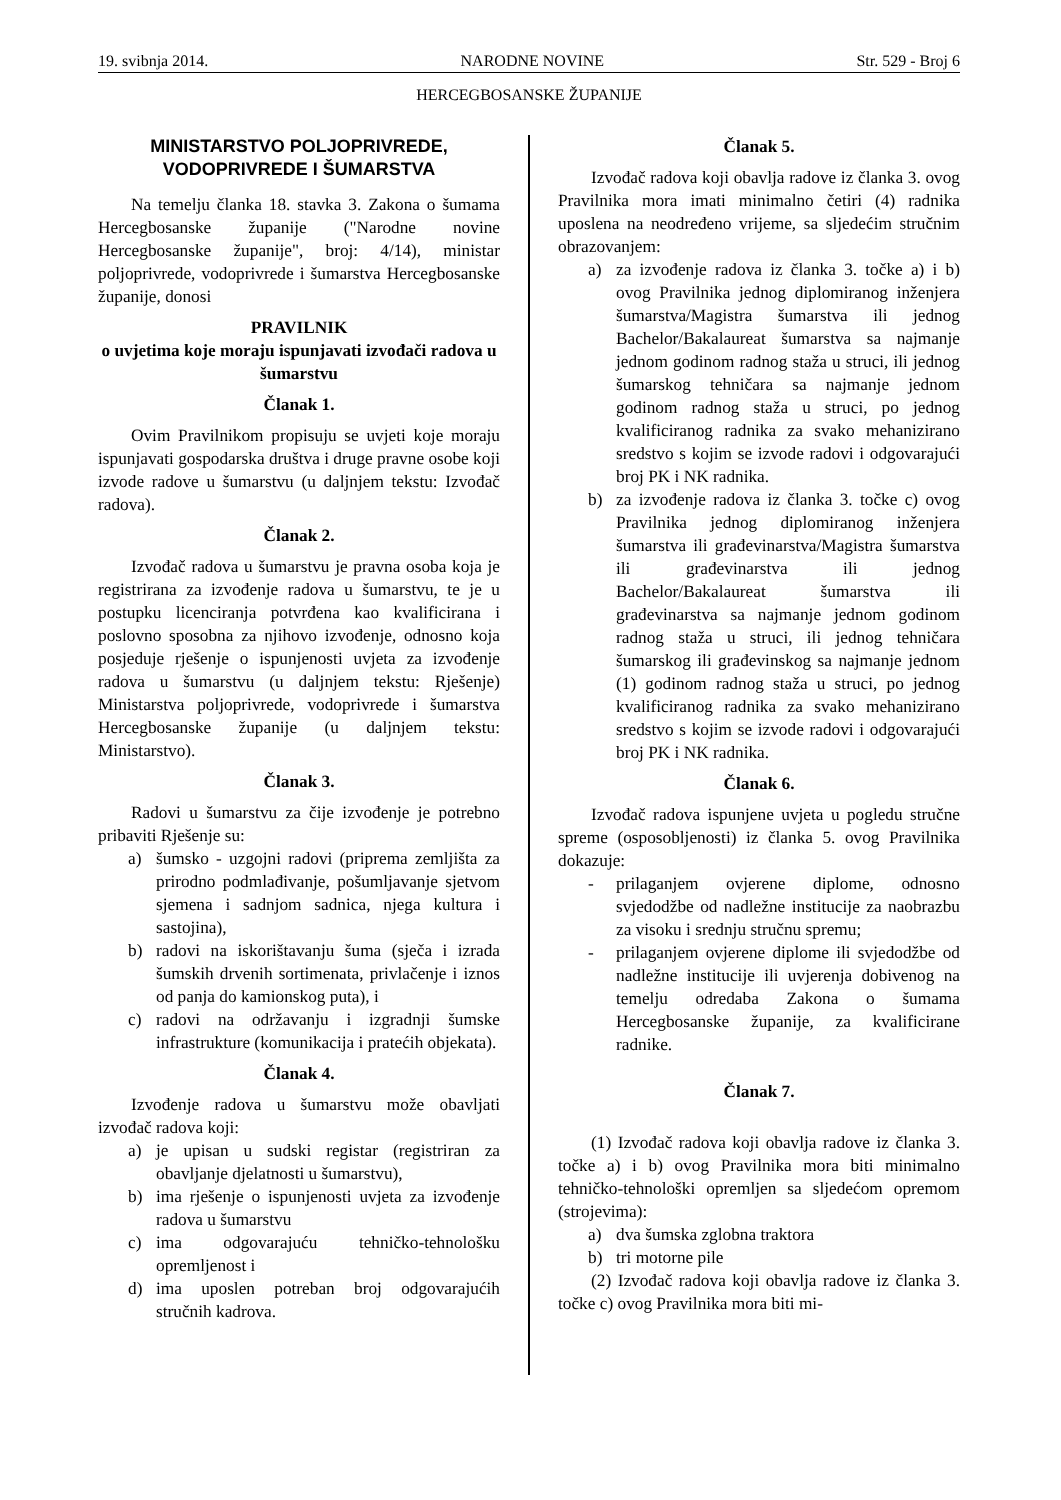19. svibnja 2014. NARODNE NOVINE Str. 529 - Broj 6
HERCEGBOSANSKE ŽUPANIJE
MINISTARSTVO POLJOPRIVREDE,
VODOPRIVREDE I ŠUMARSTVA
Na temelju članka 18. stavka 3. Zakona o šumama Hercegbosanske županije ("Narodne novine Hercegbosanske županije", broj: 4/14), ministar poljoprivrede, vodoprivrede i šumarstva Hercegbosanske županije, donosi
PRAVILNIK
o uvjetima koje moraju ispunjavati izvođači radova u šumarstvu
Članak 1.
Ovim Pravilnikom propisuju se uvjeti koje moraju ispunjavati gospodarska društva i druge pravne osobe koji izvode radove u šumarstvu (u daljnjem tekstu: Izvođač radova).
Članak 2.
Izvođač radova u šumarstvu je pravna osoba koja je registrirana za izvođenje radova u šumarstvu, te je u postupku licenciranja potvrđena kao kvalificirana i poslovno sposobna za njihovo izvođenje, odnosno koja posjeduje rješenje o ispunjenosti uvjeta za izvođenje radova u šumarstvu (u daljnjem tekstu: Rješenje) Ministarstva poljoprivrede, vodoprivrede i šumarstva Hercegbosanske županije (u daljnjem tekstu: Ministarstvo).
Članak 3.
Radovi u šumarstvu za čije izvođenje je potrebno pribaviti Rješenje su:
a) šumsko - uzgojni radovi (priprema zemljišta za prirodno podmlađivanje, pošumljavanje sjetvom sjemena i sadnjom sadnica, njega kultura i sastojina),
b) radovi na iskorištavanju šuma (sječa i izrada šumskih drvenih sortimenata, privlačenje i iznos od panja do kamionskog puta), i
c) radovi na održavanju i izgradnji šumske infrastrukture (komunikacija i pratećih objekata).
Članak 4.
Izvođenje radova u šumarstvu može obavljati izvođač radova koji:
a) je upisan u sudski registar (registriran za obavljanje djelatnosti u šumarstvu),
b) ima rješenje o ispunjenosti uvjeta za izvođenje radova u šumarstvu
c) ima odgovarajuću tehničko-tehnološku opremljenost i
d) ima uposlen potreban broj odgovarajućih stručnih kadrova.
Članak 5.
Izvođač radova koji obavlja radove iz članka 3. ovog Pravilnika mora imati minimalno četiri (4) radnika uposlena na neodređeno vrijeme, sa sljedećim stručnim obrazovanjem:
a) za izvođenje radova iz članka 3. točke a) i b) ovog Pravilnika jednog diplomiranog inženjera šumarstva/Magistra šumarstva ili jednog Bachelor/Bakalaureat šumarstva sa najmanje jednom godinom radnog staža u struci, ili jednog šumarskog tehničara sa najmanje jednom godinom radnog staža u struci, po jednog kvalificiranog radnika za svako mehanizirano sredstvo s kojim se izvode radovi i odgovarajući broj PK i NK radnika.
b) za izvođenje radova iz članka 3. točke c) ovog Pravilnika jednog diplomiranog inženjera šumarstva ili građevinarstva/Magistra šumarstva ili građevinarstva ili jednog Bachelor/Bakalaureat šumarstva ili građevinarstva sa najmanje jednom godinom radnog staža u struci, ili jednog tehničara šumarskog ili građevinskog sa najmanje jednom (1) godinom radnog staža u struci, po jednog kvalificiranog radnika za svako mehanizirano sredstvo s kojim se izvode radovi i odgovarajući broj PK i NK radnika.
Članak 6.
Izvođač radova ispunjene uvjeta u pogledu stručne spreme (osposobljenosti) iz članka 5. ovog Pravilnika dokazuje:
- prilaganjem ovjerene diplome, odnosno svjedodžbe od nadležne institucije za naobrazbu za visoku i srednju stručnu spremu;
- prilaganjem ovjerene diplome ili svjedodžbe od nadležne institucije ili uvjerenja dobivenog na temelju odredaba Zakona o šumama Hercegbosanske županije, za kvalificirane radnike.
Članak 7.
(1) Izvođač radova koji obavlja radove iz članka 3. točke a) i b) ovog Pravilnika mora biti minimalno tehničko-tehnološki opremljen sa sljedećom opremom (strojevima):
a) dva šumska zglobna traktora
b) tri motorne pile
(2) Izvođač radova koji obavlja radove iz članka 3. točke c) ovog Pravilnika mora biti mi-